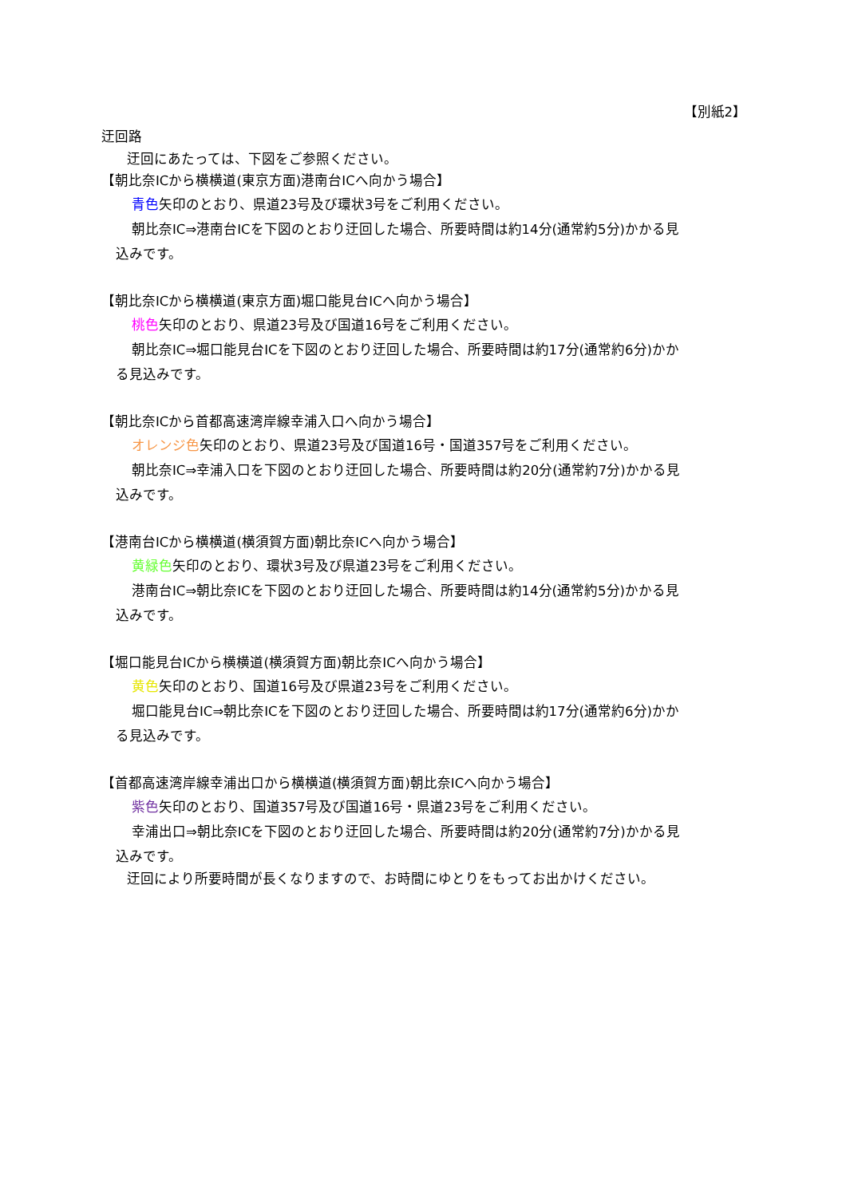【別紙2】
迂回路
迂回にあたっては、下図をご参照ください。
【朝比奈ICから横横道(東京方面)港南台ICへ向かう場合】
青色矢印のとおり、県道23号及び環状3号をご利用ください。
朝比奈IC⇒港南台ICを下図のとおり迂回した場合、所要時間は約14分(通常約5分)かかる見
込みです。
【朝比奈ICから横横道(東京方面)堀口能見台ICへ向かう場合】
桃色矢印のとおり、県道23号及び国道16号をご利用ください。
朝比奈IC⇒堀口能見台ICを下図のとおり迂回した場合、所要時間は約17分(通常約6分)かか
る見込みです。
【朝比奈ICから首都高速湾岸線幸浦入口へ向かう場合】
オレンジ色矢印のとおり、県道23号及び国道16号・国道357号をご利用ください。
朝比奈IC⇒幸浦入口を下図のとおり迂回した場合、所要時間は約20分(通常約7分)かかる見
込みです。
【港南台ICから横横道(横須賀方面)朝比奈ICへ向かう場合】
黄緑色矢印のとおり、環状3号及び県道23号をご利用ください。
港南台IC⇒朝比奈ICを下図のとおり迂回した場合、所要時間は約14分(通常約5分)かかる見
込みです。
【堀口能見台ICから横横道(横須賀方面)朝比奈ICへ向かう場合】
黄色矢印のとおり、国道16号及び県道23号をご利用ください。
堀口能見台IC⇒朝比奈ICを下図のとおり迂回した場合、所要時間は約17分(通常約6分)かか
る見込みです。
【首都高速湾岸線幸浦出口から横横道(横須賀方面)朝比奈ICへ向かう場合】
紫色矢印のとおり、国道357号及び国道16号・県道23号をご利用ください。
幸浦出口⇒朝比奈ICを下図のとおり迂回した場合、所要時間は約20分(通常約7分)かかる見
込みです。
迂回により所要時間が長くなりますので、お時間にゆとりをもってお出かけください。